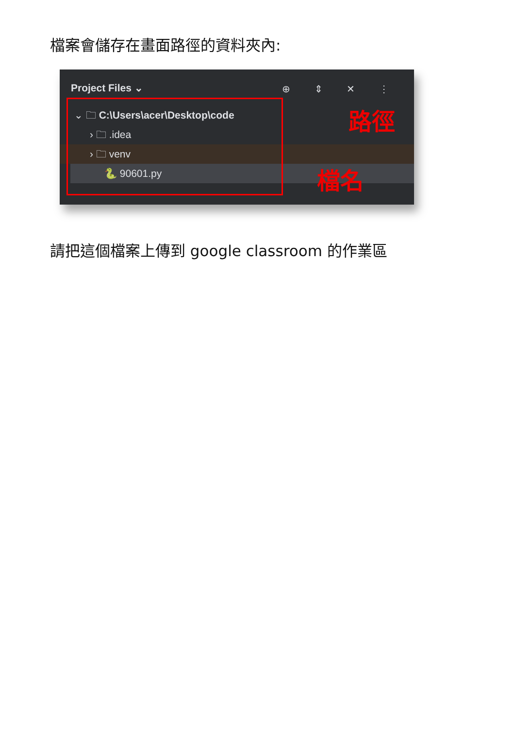檔案會儲存在畫面路徑的資料夾內:
Project Files ⌄
⊕ ⇕ ✕ ⋮
⌄ 🗀 C:\Users\acer\Desktop\code
› 🗀 .idea
› 🗀 venv
🐍 90601.py
路徑
檔名
請把這個檔案上傳到 google classroom 的作業區